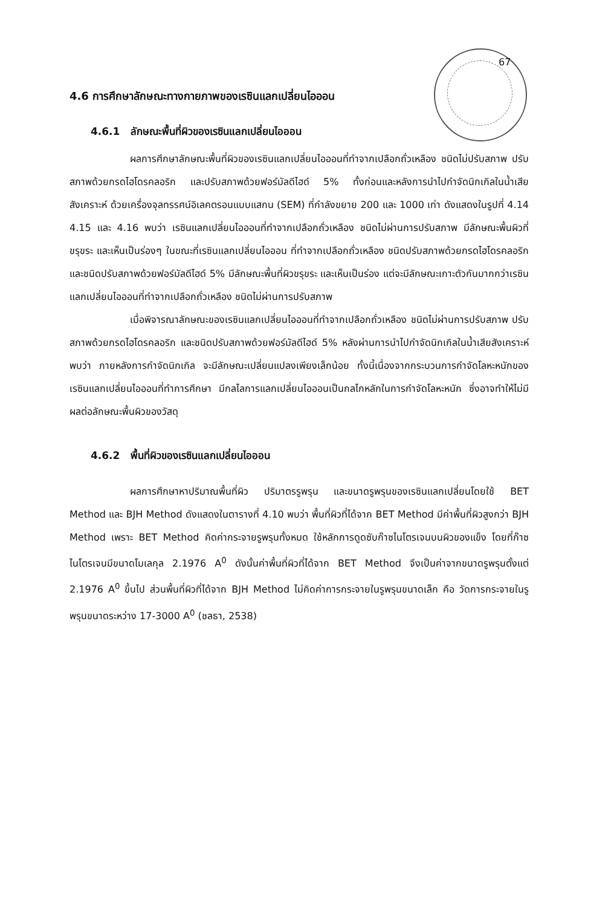67
4.6 การศึกษาลักษณะทางกายภาพของเรซินแลกเปลี่ยนไอออน
4.6.1 ลักษณะพื้นที่ผิวของเรซินแลกเปลี่ยนไอออน
ผลการศึกษาลักษณะพื้นที่ผิวของเรซินแลกเปลี่ยนไอออนที่ทำจากเปลือกถั่วเหลือง ชนิดไม่ปรับสภาพ ปรับสภาพด้วยกรดไฮโดรคลอริก และปรับสภาพด้วยฟอร์มัลดีไฮด์ 5% ทั้งก่อนและหลังการนำไปกำจัดนิกเกิลในน้ำเสียสังเคราะห์ ด้วยเครื่องจุลทรรศน์อิเลคตรอนแบบแสกน (SEM) ที่กำลังขยาย 200 และ 1000 เท่า ดังแสดงในรูปที่ 4.14 4.15 และ 4.16 พบว่า เรซินแลกเปลี่ยนไอออนที่ทำจากเปลือกถั่วเหลือง ชนิดไม่ผ่านการปรับสภาพ มีลักษณะพื้นผิวที่ขรุขระ และเห็นเป็นร่องๆ ในขณะที่เรซินแลกเปลี่ยนไอออน ที่ทำจากเปลือกถั่วเหลือง ชนิดปรับสภาพด้วยกรดไฮโดรคลอริก และชนิดปรับสภาพด้วยฟอร์มัลดีไฮด์ 5% มีลักษณะพื้นที่ผิวขรุขระ และเห็นเป็นร่อง แต่จะมีลักษณะเกาะตัวกันมากกว่าเรซินแลกเปลี่ยนไอออนที่ทำจากเปลือกถั่วเหลือง ชนิดไม่ผ่านการปรับสภาพ
เมื่อพิจารณาลักษณะของเรซินแลกเปลี่ยนไอออนที่ทำจากเปลือกถั่วเหลือง ชนิดไม่ผ่านการปรับสภาพ ปรับสภาพด้วยกรดไฮโดรคลอริก และชนิดปรับสภาพด้วยฟอร์มัลดีไฮด์ 5% หลังผ่านการนำไปกำจัดนิกเกิลในน้ำเสียสังเคราะห์ พบว่า ภายหลังการกำจัดนิกเกิล จะมีลักษณะเปลี่ยนแปลงเพียงเล็กน้อย ทั้งนี้เนื่องจากกระบวนการกำจัดโลหะหนักของเรซินแลกเปลี่ยนไอออนที่ทำการศึกษา มีกลไลการแลกเปลี่ยนไอออนเป็นกลไกหลักในการกำจัดโลหะหนัก ซึ่งอาจทำให้ไม่มีผลต่อลักษณะพื้นผิวของวัสดุ
4.6.2 พื้นที่ผิวของเรซินแลกเปลี่ยนไอออน
ผลการศึกษาหาปริมาณพื้นที่ผิว ปริมาตรรูพรุน และขนาดรูพรุนของเรซินแลกเปลี่ยนโดยใช้ BET Method และ BJH Method ดังแสดงในตารางที่ 4.10 พบว่า พื้นที่ผิวที่ได้จาก BET Method มีค่าพื้นที่ผิวสูงกว่า BJH Method เพราะ BET Method คิดค่ากระจายรูพรุนทั้งหมด ใช้หลักการดูดซับก๊าซไนโตรเจนบนผิวของแข็ง โดยที่ก๊าซไนโตรเจนมีขนาดโมเลกุล 2.1976 A<sup>0</sup> ดังนั้นค่าพื้นที่ผิวที่ได้จาก BET Method จึงเป็นค่าจากขนาดรูพรุนตั้งแต่ 2.1976 A<sup>0</sup> ขึ้นไป ส่วนพื้นที่ผิวที่ได้จาก BJH Method ไม่คิดค่าการกระจายในรูพรุนขนาดเล็ก คือ วัดการกระจายในรูพรุนขนาดระหว่าง 17-3000 A<sup>0</sup> (ชลธา, 2538)